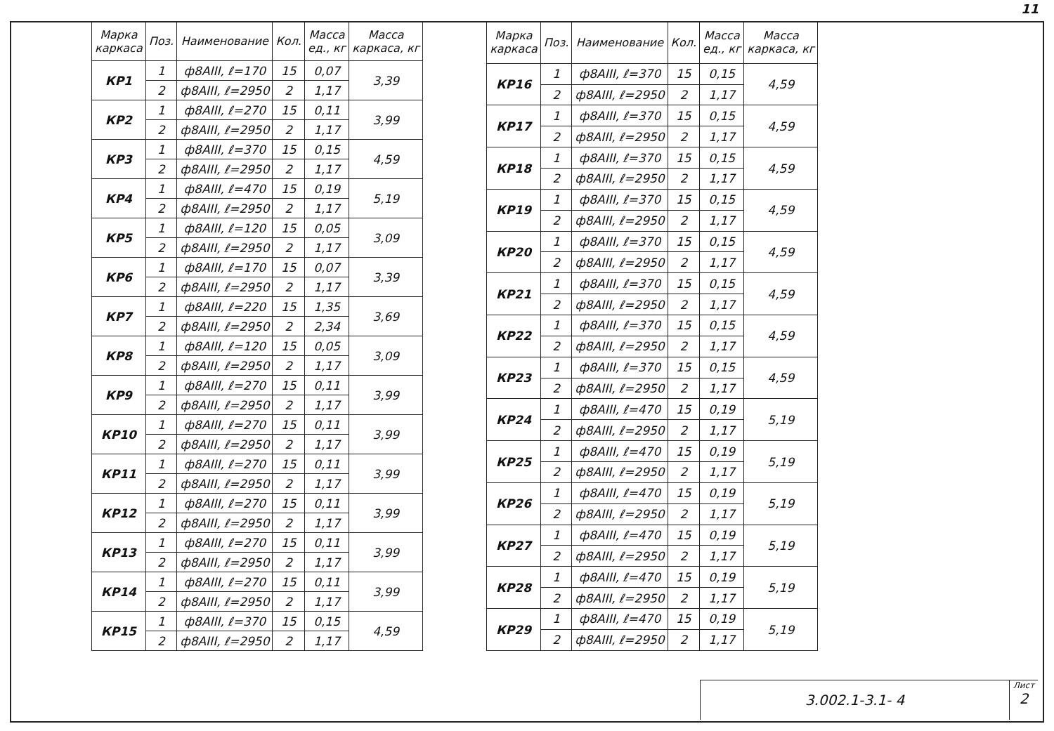11
| Марка каркаса | Поз. | Наименование | Кол. | Масса ед., кг | Масса каркаса, кг |
| --- | --- | --- | --- | --- | --- |
| КР1 | 1 | ф8АIII, ℓ=170 | 15 | 0,07 | 3,39 |
| | 2 | ф8АIII, ℓ=2950 | 2 | 1,17 | |
| КР2 | 1 | ф8АIII, ℓ=270 | 15 | 0,11 | 3,99 |
| | 2 | ф8АIII, ℓ=2950 | 2 | 1,17 | |
| КР3 | 1 | ф8АIII, ℓ=370 | 15 | 0,15 | 4,59 |
| | 2 | ф8АIII, ℓ=2950 | 2 | 1,17 | |
| КР4 | 1 | ф8АIII, ℓ=470 | 15 | 0,19 | 5,19 |
| | 2 | ф8АIII, ℓ=2950 | 2 | 1,17 | |
| КР5 | 1 | ф8АIII, ℓ=120 | 15 | 0,05 | 3,09 |
| | 2 | ф8АIII, ℓ=2950 | 2 | 1,17 | |
| КР6 | 1 | ф8АIII, ℓ=170 | 15 | 0,07 | 3,39 |
| | 2 | ф8АIII, ℓ=2950 | 2 | 1,17 | |
| КР7 | 1 | ф8АIII, ℓ=220 | 15 | 1,35 | 3,69 |
| | 2 | ф8АIII, ℓ=2950 | 2 | 2,34 | |
| КР8 | 1 | ф8АIII, ℓ=120 | 15 | 0,05 | 3,09 |
| | 2 | ф8АIII, ℓ=2950 | 2 | 1,17 | |
| КР9 | 1 | ф8АIII, ℓ=270 | 15 | 0,11 | 3,99 |
| | 2 | ф8АIII, ℓ=2950 | 2 | 1,17 | |
| КР10 | 1 | ф8АIII, ℓ=270 | 15 | 0,11 | 3,99 |
| | 2 | ф8АIII, ℓ=2950 | 2 | 1,17 | |
| КР11 | 1 | ф8АIII, ℓ=270 | 15 | 0,11 | 3,99 |
| | 2 | ф8АIII, ℓ=2950 | 2 | 1,17 | |
| КР12 | 1 | ф8АIII, ℓ=270 | 15 | 0,11 | 3,99 |
| | 2 | ф8АIII, ℓ=2950 | 2 | 1,17 | |
| КР13 | 1 | ф8АIII, ℓ=270 | 15 | 0,11 | 3,99 |
| | 2 | ф8АIII, ℓ=2950 | 2 | 1,17 | |
| КР14 | 1 | ф8АIII, ℓ=270 | 15 | 0,11 | 3,99 |
| | 2 | ф8АIII, ℓ=2950 | 2 | 1,17 | |
| КР15 | 1 | ф8АIII, ℓ=370 | 15 | 0,15 | 4,59 |
| | 2 | ф8АIII, ℓ=2950 | 2 | 1,17 | |
| Марка каркаса | Поз. | Наименование | Кол. | Масса ед., кг | Масса каркаса, кг |
| --- | --- | --- | --- | --- | --- |
| КР16 | 1 | ф8АIII, ℓ=370 | 15 | 0,15 | 4,59 |
| | 2 | ф8АIII, ℓ=2950 | 2 | 1,17 | |
| КР17 | 1 | ф8АIII, ℓ=370 | 15 | 0,15 | 4,59 |
| | 2 | ф8АIII, ℓ=2950 | 2 | 1,17 | |
| КР18 | 1 | ф8АIII, ℓ=370 | 15 | 0,15 | 4,59 |
| | 2 | ф8АIII, ℓ=2950 | 2 | 1,17 | |
| КР19 | 1 | ф8АIII, ℓ=370 | 15 | 0,15 | 4,59 |
| | 2 | ф8АIII, ℓ=2950 | 2 | 1,17 | |
| КР20 | 1 | ф8АIII, ℓ=370 | 15 | 0,15 | 4,59 |
| | 2 | ф8АIII, ℓ=2950 | 2 | 1,17 | |
| КР21 | 1 | ф8АIII, ℓ=370 | 15 | 0,15 | 4,59 |
| | 2 | ф8АIII, ℓ=2950 | 2 | 1,17 | |
| КР22 | 1 | ф8АIII, ℓ=370 | 15 | 0,15 | 4,59 |
| | 2 | ф8АIII, ℓ=2950 | 2 | 1,17 | |
| КР23 | 1 | ф8АIII, ℓ=370 | 15 | 0,15 | 4,59 |
| | 2 | ф8АIII, ℓ=2950 | 2 | 1,17 | |
| КР24 | 1 | ф8АIII, ℓ=470 | 15 | 0,19 | 5,19 |
| | 2 | ф8АIII, ℓ=2950 | 2 | 1,17 | |
| КР25 | 1 | ф8АIII, ℓ=470 | 15 | 0,19 | 5,19 |
| | 2 | ф8АIII, ℓ=2950 | 2 | 1,17 | |
| КР26 | 1 | ф8АIII, ℓ=470 | 15 | 0,19 | 5,19 |
| | 2 | ф8АIII, ℓ=2950 | 2 | 1,17 | |
| КР27 | 1 | ф8АIII, ℓ=470 | 15 | 0,19 | 5,19 |
| | 2 | ф8АIII, ℓ=2950 | 2 | 1,17 | |
| КР28 | 1 | ф8АIII, ℓ=470 | 15 | 0,19 | 5,19 |
| | 2 | ф8АIII, ℓ=2950 | 2 | 1,17 | |
| КР29 | 1 | ф8АIII, ℓ=470 | 15 | 0,19 | 5,19 |
| | 2 | ф8АIII, ℓ=2950 | 2 | 1,17 | |
3.002.1-3.1- 4
Лист
2